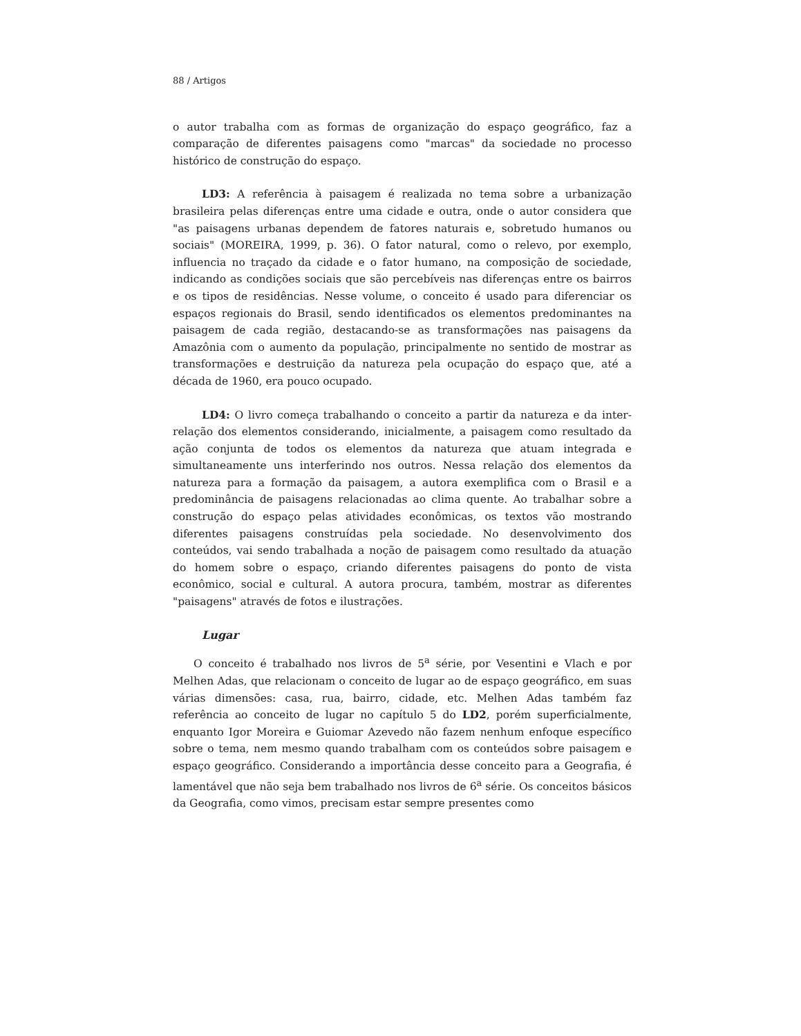88 / Artigos
o autor trabalha com as formas de organização do espaço geográfico, faz a comparação de diferentes paisagens como "marcas" da sociedade no processo histórico de construção do espaço.
LD3: A referência à paisagem é realizada no tema sobre a urbanização brasileira pelas diferenças entre uma cidade e outra, onde o autor considera que "as paisagens urbanas dependem de fatores naturais e, sobretudo humanos ou sociais" (MOREIRA, 1999, p. 36). O fator natural, como o relevo, por exemplo, influencia no traçado da cidade e o fator humano, na composição de sociedade, indicando as condições sociais que são percebíveis nas diferenças entre os bairros e os tipos de residências. Nesse volume, o conceito é usado para diferenciar os espaços regionais do Brasil, sendo identificados os elementos predominantes na paisagem de cada região, destacando-se as transformações nas paisagens da Amazônia com o aumento da população, principalmente no sentido de mostrar as transformações e destruição da natureza pela ocupação do espaço que, até a década de 1960, era pouco ocupado.
LD4: O livro começa trabalhando o conceito a partir da natureza e da inter-relação dos elementos considerando, inicialmente, a paisagem como resultado da ação conjunta de todos os elementos da natureza que atuam integrada e simultaneamente uns interferindo nos outros. Nessa relação dos elementos da natureza para a formação da paisagem, a autora exemplifica com o Brasil e a predominância de paisagens relacionadas ao clima quente. Ao trabalhar sobre a construção do espaço pelas atividades econômicas, os textos vão mostrando diferentes paisagens construídas pela sociedade. No desenvolvimento dos conteúdos, vai sendo trabalhada a noção de paisagem como resultado da atuação do homem sobre o espaço, criando diferentes paisagens do ponto de vista econômico, social e cultural. A autora procura, também, mostrar as diferentes "paisagens" através de fotos e ilustrações.
Lugar
O conceito é trabalhado nos livros de 5<sup>a</sup> série, por Vesentini e Vlach e por Melhen Adas, que relacionam o conceito de lugar ao de espaço geográfico, em suas várias dimensões: casa, rua, bairro, cidade, etc. Melhen Adas também faz referência ao conceito de lugar no capítulo 5 do LD2, porém superficialmente, enquanto Igor Moreira e Guiomar Azevedo não fazem nenhum enfoque específico sobre o tema, nem mesmo quando trabalham com os conteúdos sobre paisagem e espaço geográfico. Considerando a importância desse conceito para a Geografia, é lamentável que não seja bem trabalhado nos livros de 6<sup>a</sup> série. Os conceitos básicos da Geografia, como vimos, precisam estar sempre presentes como